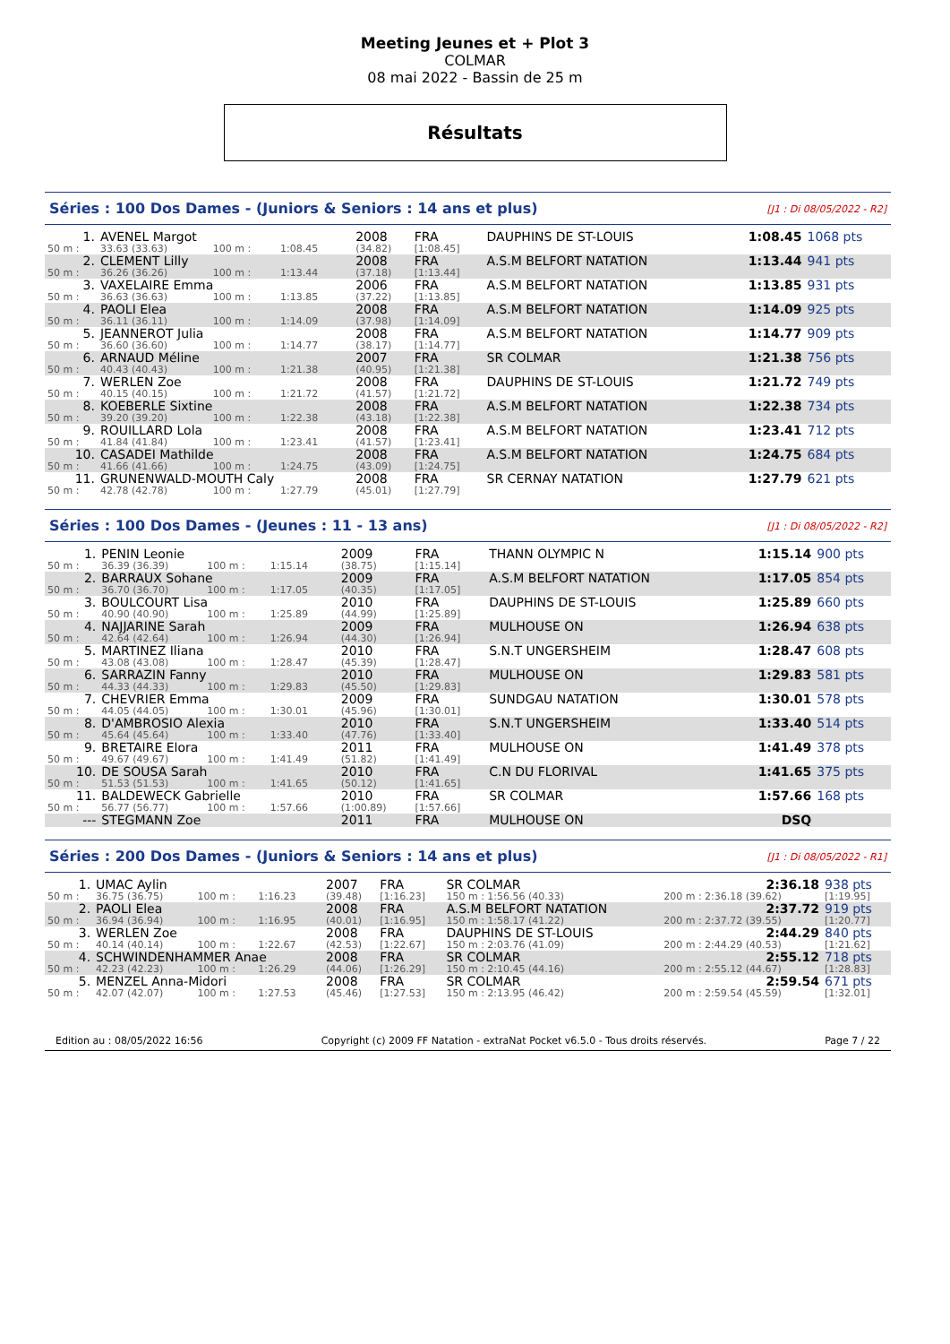Meeting Jeunes et + Plot 3
COLMAR
08 mai 2022 - Bassin de 25 m
Résultats
Séries : 100 Dos Dames - (Juniors & Seniors : 14 ans et plus) [J1 : Di 08/05/2022 - R2]
| 1. | AVENEL Margot | | | | 2008 | FRA | DAUPHINS DE ST-LOUIS | 1:08.45 | 1068 pts |
| 50 m : | 33.63 (33.63) | 100 m : | 1:08.45 | | (34.82) | [1:08.45] | | | |
| 2. | CLEMENT Lilly | | | | 2008 | FRA | A.S.M BELFORT NATATION | 1:13.44 | 941 pts |
| 50 m : | 36.26 (36.26) | 100 m : | 1:13.44 | | (37.18) | [1:13.44] | | | |
| 3. | VAXELAIRE Emma | | | | 2006 | FRA | A.S.M BELFORT NATATION | 1:13.85 | 931 pts |
| 50 m : | 36.63 (36.63) | 100 m : | 1:13.85 | | (37.22) | [1:13.85] | | | |
| 4. | PAOLI Elea | | | | 2008 | FRA | A.S.M BELFORT NATATION | 1:14.09 | 925 pts |
| 50 m : | 36.11 (36.11) | 100 m : | 1:14.09 | | (37.98) | [1:14.09] | | | |
| 5. | JEANNEROT Julia | | | | 2008 | FRA | A.S.M BELFORT NATATION | 1:14.77 | 909 pts |
| 50 m : | 36.60 (36.60) | 100 m : | 1:14.77 | | (38.17) | [1:14.77] | | | |
| 6. | ARNAUD Méline | | | | 2007 | FRA | SR COLMAR | 1:21.38 | 756 pts |
| 50 m : | 40.43 (40.43) | 100 m : | 1:21.38 | | (40.95) | [1:21.38] | | | |
| 7. | WERLEN Zoe | | | | 2008 | FRA | DAUPHINS DE ST-LOUIS | 1:21.72 | 749 pts |
| 50 m : | 40.15 (40.15) | 100 m : | 1:21.72 | | (41.57) | [1:21.72] | | | |
| 8. | KOEBERLE Sixtine | | | | 2008 | FRA | A.S.M BELFORT NATATION | 1:22.38 | 734 pts |
| 50 m : | 39.20 (39.20) | 100 m : | 1:22.38 | | (43.18) | [1:22.38] | | | |
| 9. | ROUILLARD Lola | | | | 2008 | FRA | A.S.M BELFORT NATATION | 1:23.41 | 712 pts |
| 50 m : | 41.84 (41.84) | 100 m : | 1:23.41 | | (41.57) | [1:23.41] | | | |
| 10. | CASADEI Mathilde | | | | 2008 | FRA | A.S.M BELFORT NATATION | 1:24.75 | 684 pts |
| 50 m : | 41.66 (41.66) | 100 m : | 1:24.75 | | (43.09) | [1:24.75] | | | |
| 11. | GRUNENWALD-MOUTH Caly | | | | 2008 | FRA | SR CERNAY NATATION | 1:27.79 | 621 pts |
| 50 m : | 42.78 (42.78) | 100 m : | 1:27.79 | | (45.01) | [1:27.79] | | | |
Séries : 100 Dos Dames - (Jeunes : 11 - 13 ans) [J1 : Di 08/05/2022 - R2]
| 1. | PENIN Leonie | | | | 2009 | FRA | THANN OLYMPIC N | 1:15.14 | 900 pts |
| 50 m : | 36.39 (36.39) | 100 m : | 1:15.14 | | (38.75) | [1:15.14] | | | |
| 2. | BARRAUX Sohane | | | | 2009 | FRA | A.S.M BELFORT NATATION | 1:17.05 | 854 pts |
| 50 m : | 36.70 (36.70) | 100 m : | 1:17.05 | | (40.35) | [1:17.05] | | | |
| 3. | BOULCOURT Lisa | | | | 2010 | FRA | DAUPHINS DE ST-LOUIS | 1:25.89 | 660 pts |
| 50 m : | 40.90 (40.90) | 100 m : | 1:25.89 | | (44.99) | [1:25.89] | | | |
| 4. | NAJJARINE Sarah | | | | 2009 | FRA | MULHOUSE ON | 1:26.94 | 638 pts |
| 50 m : | 42.64 (42.64) | 100 m : | 1:26.94 | | (44.30) | [1:26.94] | | | |
| 5. | MARTINEZ Iliana | | | | 2010 | FRA | S.N.T UNGERSHEIM | 1:28.47 | 608 pts |
| 50 m : | 43.08 (43.08) | 100 m : | 1:28.47 | | (45.39) | [1:28.47] | | | |
| 6. | SARRAZIN Fanny | | | | 2010 | FRA | MULHOUSE ON | 1:29.83 | 581 pts |
| 50 m : | 44.33 (44.33) | 100 m : | 1:29.83 | | (45.50) | [1:29.83] | | | |
| 7. | CHEVRIER Emma | | | | 2009 | FRA | SUNDGAU NATATION | 1:30.01 | 578 pts |
| 50 m : | 44.05 (44.05) | 100 m : | 1:30.01 | | (45.96) | [1:30.01] | | | |
| 8. | D'AMBROSIO Alexia | | | | 2010 | FRA | S.N.T UNGERSHEIM | 1:33.40 | 514 pts |
| 50 m : | 45.64 (45.64) | 100 m : | 1:33.40 | | (47.76) | [1:33.40] | | | |
| 9. | BRETAIRE Elora | | | | 2011 | FRA | MULHOUSE ON | 1:41.49 | 378 pts |
| 50 m : | 49.67 (49.67) | 100 m : | 1:41.49 | | (51.82) | [1:41.49] | | | |
| 10. | DE SOUSA Sarah | | | | 2010 | FRA | C.N DU FLORIVAL | 1:41.65 | 375 pts |
| 50 m : | 51.53 (51.53) | 100 m : | 1:41.65 | | (50.12) | [1:41.65] | | | |
| 11. | BALDEWECK Gabrielle | | | | 2010 | FRA | SR COLMAR | 1:57.66 | 168 pts |
| 50 m : | 56.77 (56.77) | 100 m : | 1:57.66 | | (1:00.89) | [1:57.66] | | | |
| --- | STEGMANN Zoe | | | | 2011 | FRA | MULHOUSE ON | DSQ | |
Séries : 200 Dos Dames - (Juniors & Seniors : 14 ans et plus) [J1 : Di 08/05/2022 - R1]
| 1. | UMAC Aylin | | | | 2007 | FRA | SR COLMAR | 2:36.18 | 938 pts |
| 50 m : | 36.75 (36.75) | 100 m : | 1:16.23 | | (39.48) | [1:16.23] | 150 m : 1:56.56 (40.33) | 200 m : 2:36.18 (39.62) | [1:19.95] |
| 2. | PAOLI Elea | | | | 2008 | FRA | A.S.M BELFORT NATATION | 2:37.72 | 919 pts |
| 50 m : | 36.94 (36.94) | 100 m : | 1:16.95 | | (40.01) | [1:16.95] | 150 m : 1:58.17 (41.22) | 200 m : 2:37.72 (39.55) | [1:20.77] |
| 3. | WERLEN Zoe | | | | 2008 | FRA | DAUPHINS DE ST-LOUIS | 2:44.29 | 840 pts |
| 50 m : | 40.14 (40.14) | 100 m : | 1:22.67 | | (42.53) | [1:22.67] | 150 m : 2:03.76 (41.09) | 200 m : 2:44.29 (40.53) | [1:21.62] |
| 4. | SCHWINDENHAMMER Anae | | | | 2008 | FRA | SR COLMAR | 2:55.12 | 718 pts |
| 50 m : | 42.23 (42.23) | 100 m : | 1:26.29 | | (44.06) | [1:26.29] | 150 m : 2:10.45 (44.16) | 200 m : 2:55.12 (44.67) | [1:28.83] |
| 5. | MENZEL Anna-Midori | | | | 2008 | FRA | SR COLMAR | 2:59.54 | 671 pts |
| 50 m : | 42.07 (42.07) | 100 m : | 1:27.53 | | (45.46) | [1:27.53] | 150 m : 2:13.95 (46.42) | 200 m : 2:59.54 (45.59) | [1:32.01] |
Edition au : 08/05/2022 16:56 Copyright (c) 2009 FF Natation - extraNat Pocket v6.5.0 - Tous droits réservés. Page 7 / 22